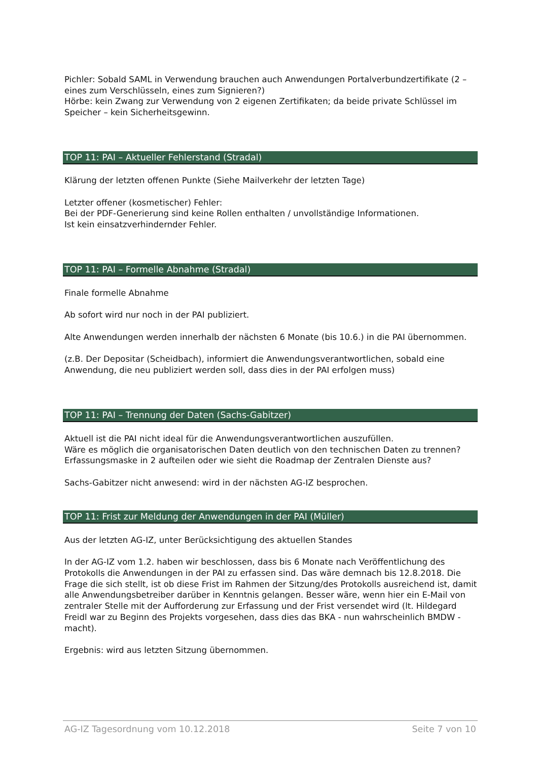Pichler: Sobald SAML in Verwendung brauchen auch Anwendungen Portalverbundzertifikate (2 – eines zum Verschlüsseln, eines zum Signieren?)
Hörbe: kein Zwang zur Verwendung von 2 eigenen Zertifikaten; da beide private Schlüssel im Speicher – kein Sicherheitsgewinn.
TOP 11: PAI – Aktueller Fehlerstand (Stradal)
Klärung der letzten offenen Punkte (Siehe Mailverkehr der letzten Tage)
Letzter offener (kosmetischer) Fehler:
Bei der PDF-Generierung sind keine Rollen enthalten / unvollständige Informationen.
Ist kein einsatzverhindernder Fehler.
TOP 11: PAI – Formelle Abnahme (Stradal)
Finale formelle Abnahme
Ab sofort wird nur noch in der PAI publiziert.
Alte Anwendungen werden innerhalb der nächsten 6 Monate (bis 10.6.) in die PAI übernommen.
(z.B. Der Depositar (Scheidbach), informiert die Anwendungsverantwortlichen, sobald eine Anwendung, die neu publiziert werden soll, dass dies in der PAI erfolgen muss)
TOP 11: PAI – Trennung der Daten (Sachs-Gabitzer)
Aktuell ist die PAI nicht ideal für die Anwendungsverantwortlichen auszufüllen.
Wäre es möglich die organisatorischen Daten deutlich von den technischen Daten zu trennen?
Erfassungsmaske in 2 aufteilen oder wie sieht die Roadmap der Zentralen Dienste aus?
Sachs-Gabitzer nicht anwesend: wird in der nächsten AG-IZ besprochen.
TOP 11: Frist zur Meldung der Anwendungen in der PAI (Müller)
Aus der letzten AG-IZ, unter Berücksichtigung des aktuellen Standes
In der AG-IZ vom 1.2. haben wir beschlossen, dass bis 6 Monate nach Veröffentlichung des Protokolls die Anwendungen in der PAI zu erfassen sind. Das wäre demnach bis 12.8.2018. Die Frage die sich stellt, ist ob diese Frist im Rahmen der Sitzung/des Protokolls ausreichend ist, damit alle Anwendungsbetreiber darüber in Kenntnis gelangen. Besser wäre, wenn hier ein E-Mail von zentraler Stelle mit der Aufforderung zur Erfassung und der Frist versendet wird (lt. Hildegard Freidl war zu Beginn des Projekts vorgesehen, dass dies das BKA - nun wahrscheinlich BMDW - macht).
Ergebnis: wird aus letzten Sitzung übernommen.
AG-IZ Tagesordnung vom 10.12.2018 Seite 7 von 10